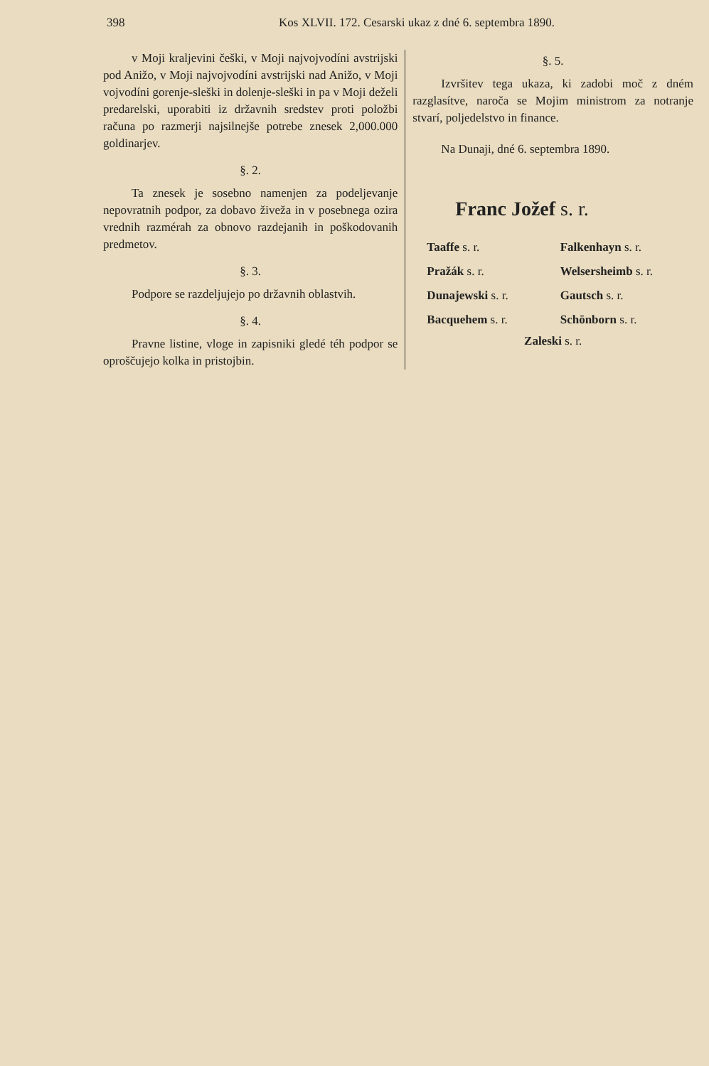398 Kos XLVII. 172. Cesarski ukaz z dné 6. septembra 1890.
v Moji kraljevini češki, v Moji najvojvodíni avstrijski pod Anižo, v Moji najvojvodíni avstrijski nad Anižo, v Moji vojvodíni gorenje-sleški in dolenje-sleški in pa v Moji deželi predarelski, uporabiti iz državnih sredstev proti položbi računa po razmerji najsilnejše potrebe znesek 2,000.000 goldinarjev.
§. 2.
Ta znesek je sosebno namenjen za podeljevanje nepovratnih podpor, za dobavo živeža in v posebnega ozira vrednih razmérah za obnovo razdejanih in poškodovanih predmetov.
§. 3.
Podpore se razdeljujejo po državnih oblastvih.
§. 4.
Pravne listine, vloge in zapisniki gledé téh podpor se oproščujejo kolka in pristojbin.
§. 5.
Izvršitev tega ukaza, ki zadobi moč z dném razglasítve, naroča se Mojim ministrom za notranje stvarí, poljedelstvo in finance.
Na Dunaji, dné 6. septembra 1890.
Franc Jožef s. r.
Taaffe s. r.
Falkenhayn s. r.
Pražák s. r.
Welsersheimb s. r.
Dunajewski s. r.
Gautsch s. r.
Bacquehem s. r.
Schönborn s. r.
Zaleski s. r.